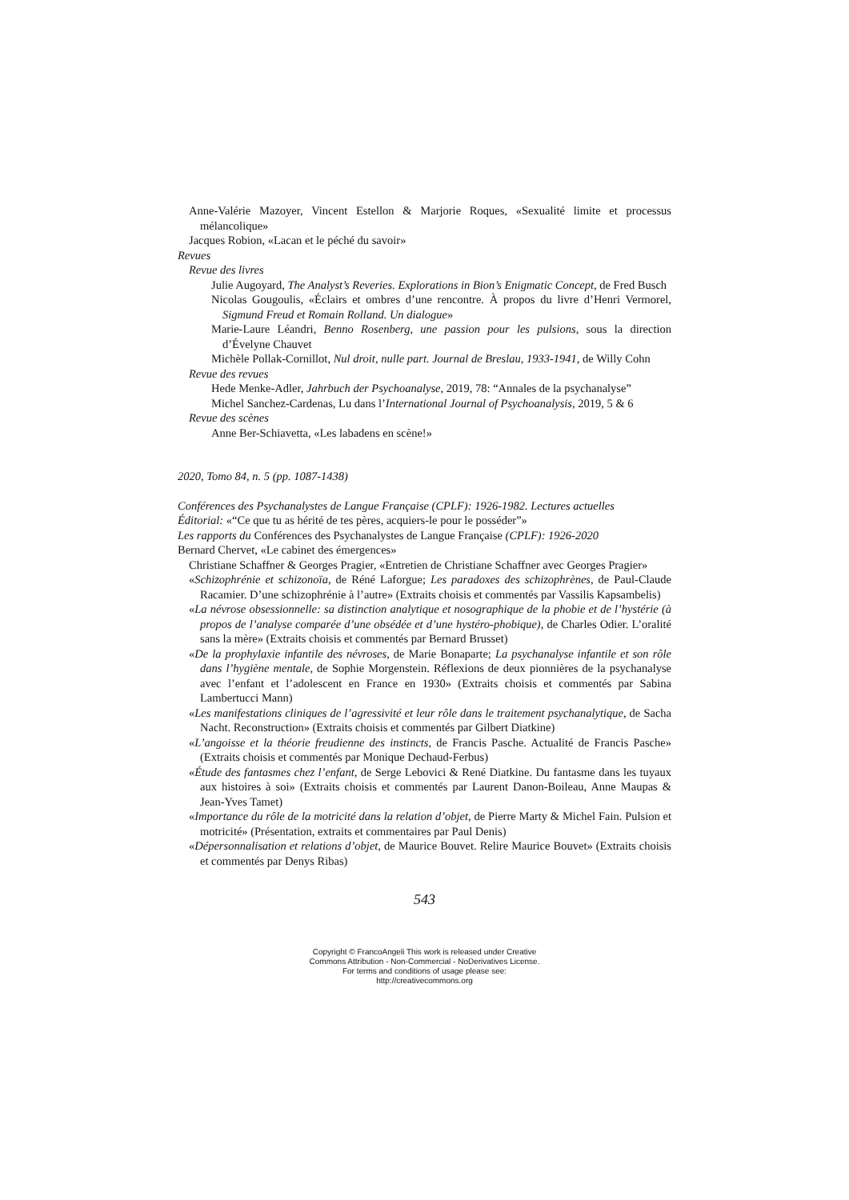Anne-Valérie Mazoyer, Vincent Estellon & Marjorie Roques, «Sexualité limite et processus mélancolique»
Jacques Robion, «Lacan et le péché du savoir»
Revues
Revue des livres
Julie Augoyard, The Analyst’s Reveries. Explorations in Bion’s Enigmatic Concept, de Fred Busch
Nicolas Gougoulis, «Éclairs et ombres d’une rencontre. À propos du livre d’Henri Vermorel, Sigmund Freud et Romain Rolland. Un dialogue»
Marie-Laure Léandri, Benno Rosenberg, une passion pour les pulsions, sous la direction d’Évelyne Chauvet
Michèle Pollak-Cornillot, Nul droit, nulle part. Journal de Breslau, 1933-1941, de Willy Cohn
Revue des revues
Hede Menke-Adler, Jahrbuch der Psychoanalyse, 2019, 78: “Annales de la psychanalyse”
Michel Sanchez-Cardenas, Lu dans l’International Journal of Psychoanalysis, 2019, 5 & 6
Revue des scènes
Anne Ber-Schiavetta, «Les labadens en scène!»
2020, Tomo 84, n. 5 (pp. 1087-1438)
Conférences des Psychanalystes de Langue Française (CPLF): 1926-1982. Lectures actuelles
Éditorial: «“Ce que tu as hérité de tes pères, acquiers-le pour le posséder”»
Les rapports du Conférences des Psychanalystes de Langue Française (CPLF): 1926-2020
Bernard Chervet, «Le cabinet des émergences»
Christiane Schaffner & Georges Pragier, «Entretien de Christiane Schaffner avec Georges Pragier»
«Schizophrénie et schizonoïa, de Réné Laforgue; Les paradoxes des schizophrènes, de Paul-Claude Racamier. D’une schizophrénie à l’autre» (Extraits choisis et commentés par Vassilis Kapsambelis)
«La névrose obsessionnelle: sa distinction analytique et nosographique de la phobie et de l’hystérie (à propos de l’analyse comparée d’une obsédée et d’une hystéro-phobique), de Charles Odier. L’oralité sans la mère» (Extraits choisis et commentés par Bernard Brusset)
«De la prophylaxie infantile des névroses, de Marie Bonaparte; La psychanalyse infantile et son rôle dans l’hygiène mentale, de Sophie Morgenstein. Réflexions de deux pionnières de la psychanalyse avec l’enfant et l’adolescent en France en 1930» (Extraits choisis et commentés par Sabina Lambertucci Mann)
«Les manifestations cliniques de l’agressivité et leur rôle dans le traitement psychanalytique, de Sacha Nacht. Reconstruction» (Extraits choisis et commentés par Gilbert Diatkine)
«L’angoisse et la théorie freudienne des instincts, de Francis Pasche. Actualité de Francis Pasche» (Extraits choisis et commentés par Monique Dechaud-Ferbus)
«Étude des fantasmes chez l’enfant, de Serge Lebovici & René Diatkine. Du fantasme dans les tuyaux aux histoires à soi» (Extraits choisis et commentés par Laurent Danon-Boileau, Anne Maupas & Jean-Yves Tamet)
«Importance du rôle de la motricité dans la relation d’objet, de Pierre Marty & Michel Fain. Pulsion et motricité» (Présentation, extraits et commentaires par Paul Denis)
«Dépersonnalisation et relations d’objet, de Maurice Bouvet. Relire Maurice Bouvet» (Extraits choisis et commentés par Denys Ribas)
543
Copyright © FrancoAngeli This work is released under Creative
Commons Attribution - Non-Commercial - NoDerivatives License.
For terms and conditions of usage please see:
http://creativecommons.org